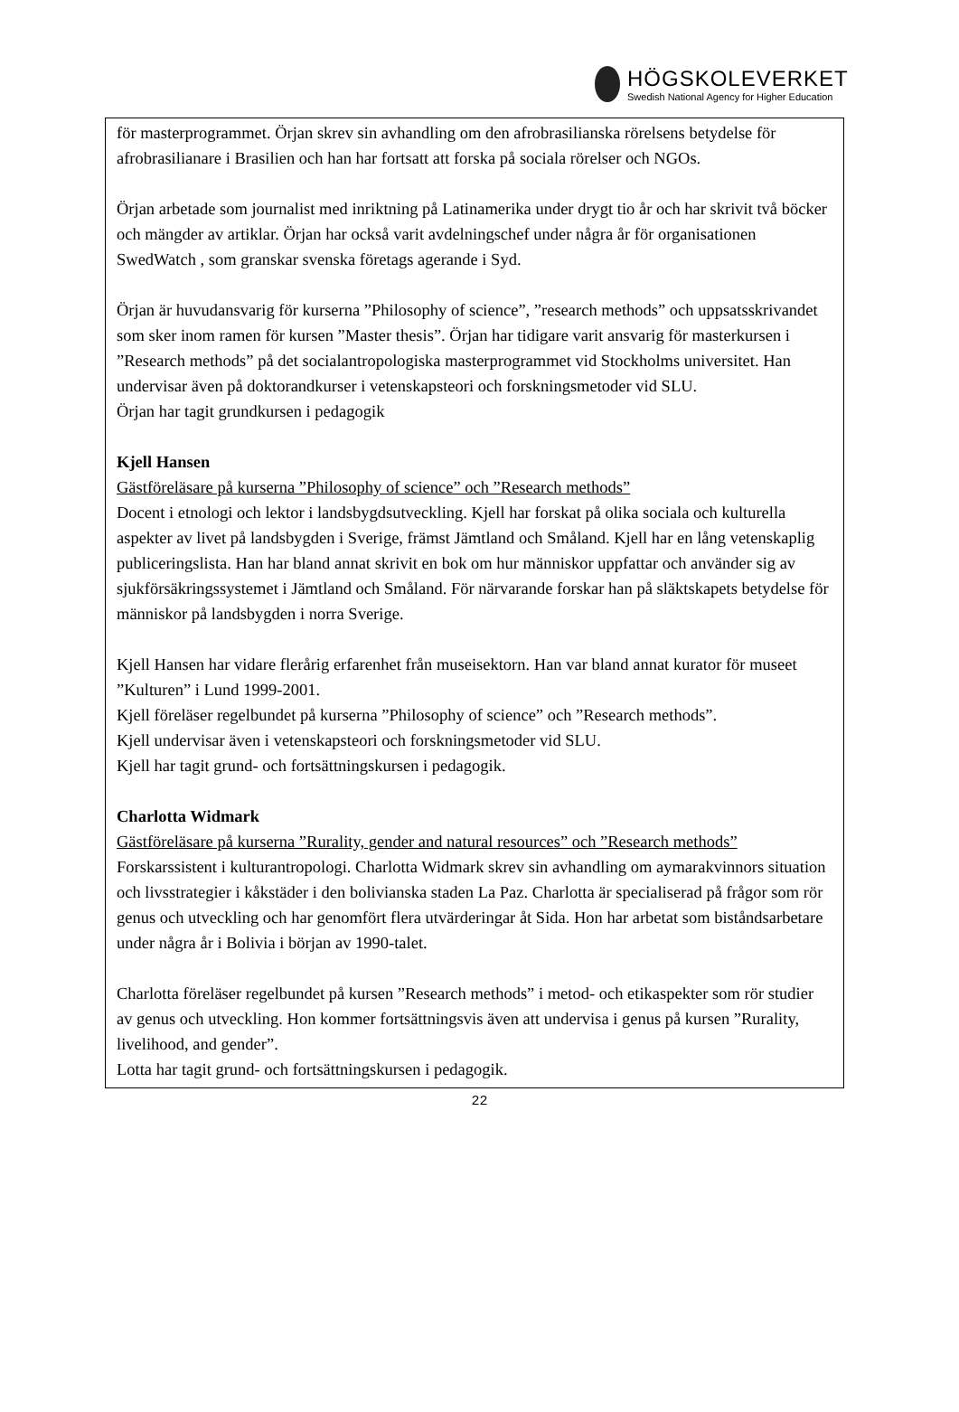HÖGSKOLEVERKET
Swedish National Agency for Higher Education
för masterprogrammet. Örjan skrev sin avhandling om den afrobrasilianska rörelsens betydelse för afrobrasilianare i Brasilien och han har fortsatt att forska på sociala rörelser och NGOs.
Örjan arbetade som journalist med inriktning på Latinamerika under drygt tio år och har skrivit två böcker och mängder av artiklar. Örjan har också varit avdelningschef under några år för organisationen SwedWatch , som granskar svenska företags agerande i Syd.
Örjan är huvudansvarig för kurserna ”Philosophy of science”, ”research methods” och uppsatsskrivandet som sker inom ramen för kursen ”Master thesis”. Örjan har tidigare varit ansvarig för masterkursen i ”Research methods” på det socialantropologiska masterprogrammet vid Stockholms universitet. Han undervisar även på doktorandkurser i vetenskapsteori och forskningsmetoder vid SLU.
Örjan har tagit grundkursen i pedagogik
Kjell Hansen
Gästföreläsare på kurserna ”Philosophy of science” och ”Research methods”
Docent i etnologi och lektor i landsbygdsutveckling. Kjell har forskat på olika sociala och kulturella aspekter av livet på landsbygden i Sverige, främst Jämtland och Småland. Kjell har en lång vetenskaplig publiceringslista. Han har bland annat skrivit en bok om hur människor uppfattar och använder sig av sjukförsäkringssystemet i Jämtland och Småland. För närvarande forskar han på släktskapets betydelse för människor på landsbygden i norra Sverige.
Kjell Hansen har vidare flerårig erfarenhet från museisektorn. Han var bland annat kurator för museet ”Kulturen” i Lund 1999-2001.
Kjell föreläser regelbundet på kurserna ”Philosophy of science” och ”Research methods”.
Kjell undervisar även i vetenskapsteori och forskningsmetoder vid SLU.
Kjell har tagit grund- och fortsättningskursen i pedagogik.
Charlotta Widmark
Gästföreläsare på kurserna ”Rurality, gender and natural resources” och ”Research methods”
Forskarssistent i kulturantropologi. Charlotta Widmark skrev sin avhandling om aymarakvinnors situation och livsstrategier i kåkstäder i den bolivianska staden La Paz. Charlotta är specialiserad på frågor som rör genus och utveckling och har genomfört flera utvärderingar åt Sida. Hon har arbetat som biståndsarbetare under några år i Bolivia i början av 1990-talet.
Charlotta föreläser regelbundet på kursen ”Research methods” i metod- och etikaspekter som rör studier av genus och utveckling. Hon kommer fortsättningsvis även att undervisa i genus på kursen ”Rurality, livelihood, and gender”.
Lotta har tagit grund- och fortsättningskursen i pedagogik.
22